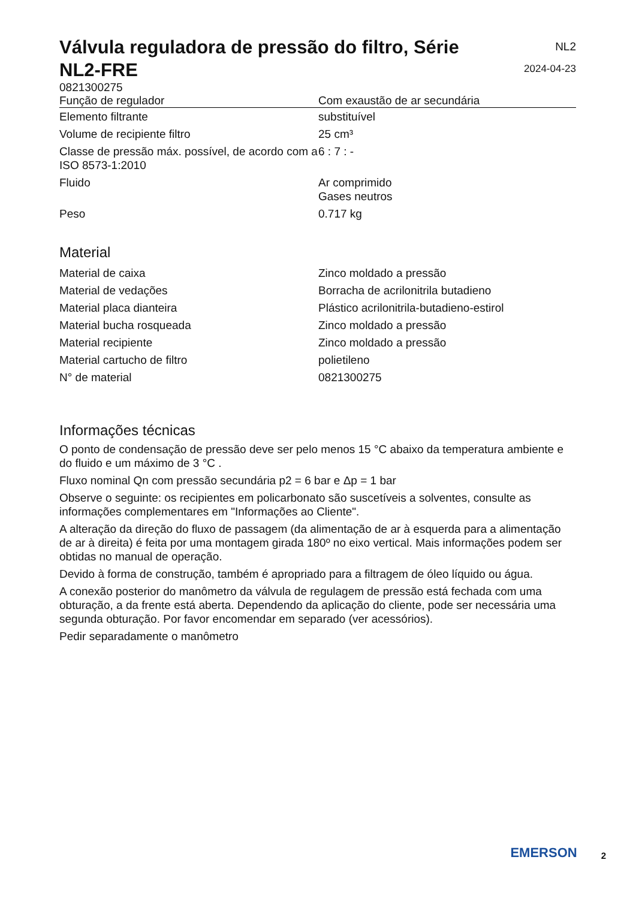Válvula reguladora de pressão do filtro, Série NL2-FRE
NL2
2024-04-23
0821300275
| Função de regulador | Com exaustão de ar secundária |
| Elemento filtrante | substituível |
| Volume de recipiente filtro | 25 cm³ |
| Classe de pressão máx. possível, de acordo com a ISO 8573-1:2010 | 6 : 7 : - |
| Fluido | Ar comprimido Gases neutros |
| Peso | 0.717 kg |
Material
| Material de caixa | Zinco moldado a pressão |
| Material de vedações | Borracha de acrilonitrila butadieno |
| Material placa dianteira | Plástico acrilonitrila-butadieno-estirol |
| Material bucha rosqueada | Zinco moldado a pressão |
| Material recipiente | Zinco moldado a pressão |
| Material cartucho de filtro | polietileno |
| N° de material | 0821300275 |
Informações técnicas
O ponto de condensação de pressão deve ser pelo menos 15 °C abaixo da temperatura ambiente e do fluido e um máximo de 3 °C .
Fluxo nominal Qn com pressão secundária p2 = 6 bar e Δp = 1 bar
Observe o seguinte: os recipientes em policarbonato são suscetíveis a solventes, consulte as informações complementares em "Informações ao Cliente".
A alteração da direção do fluxo de passagem (da alimentação de ar à esquerda para a alimentação de ar à direita) é feita por uma montagem girada 180º no eixo vertical. Mais informações podem ser obtidas no manual de operação.
Devido à forma de construção, também é apropriado para a filtragem de óleo líquido ou água.
A conexão posterior do manômetro da válvula de regulagem de pressão está fechada com uma obturação, a da frente está aberta. Dependendo da aplicação do cliente, pode ser necessária uma segunda obturação. Por favor encomendar em separado (ver acessórios).
Pedir separadamente o manômetro
EMERSON
2